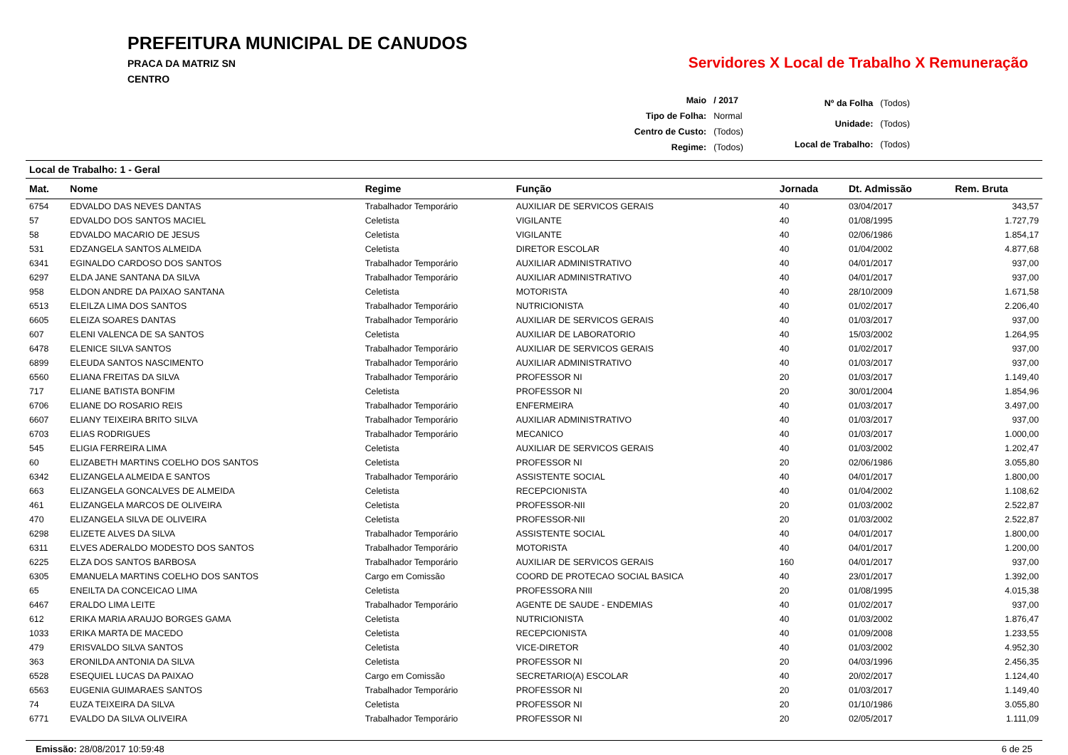PREFEITURA MUNICIPAL DE CANUDOS
PRACA DA MATRIZ SN
CENTRO
Servidores X Local de Trabalho X Remuneração
| Maio | / 2017 |
| Tipo de Folha: | Normal |
| Centro de Custo: | (Todos) |
| Regime: | (Todos) |
| Nº da Folha | (Todos) |
| Unidade: | (Todos) |
| Local de Trabalho: | (Todos) |
Local de Trabalho: 1 - Geral
| Mat. | Nome | Regime | Função | Jornada | Dt. Admissão | Rem. Bruta |
| --- | --- | --- | --- | --- | --- | --- |
| 6754 | EDVALDO DAS NEVES DANTAS | Trabalhador Temporário | AUXILIAR DE SERVICOS GERAIS | 40 | 03/04/2017 | 343,57 |
| 57 | EDVALDO DOS SANTOS MACIEL | Celetista | VIGILANTE | 40 | 01/08/1995 | 1.727,79 |
| 58 | EDVALDO MACARIO DE JESUS | Celetista | VIGILANTE | 40 | 02/06/1986 | 1.854,17 |
| 531 | EDZANGELA SANTOS ALMEIDA | Celetista | DIRETOR ESCOLAR | 40 | 01/04/2002 | 4.877,68 |
| 6341 | EGINALDO CARDOSO DOS SANTOS | Trabalhador Temporário | AUXILIAR ADMINISTRATIVO | 40 | 04/01/2017 | 937,00 |
| 6297 | ELDA JANE SANTANA DA SILVA | Trabalhador Temporário | AUXILIAR ADMINISTRATIVO | 40 | 04/01/2017 | 937,00 |
| 958 | ELDON ANDRE DA PAIXAO SANTANA | Celetista | MOTORISTA | 40 | 28/10/2009 | 1.671,58 |
| 6513 | ELEILZA LIMA DOS SANTOS | Trabalhador Temporário | NUTRICIONISTA | 40 | 01/02/2017 | 2.206,40 |
| 6605 | ELEIZA SOARES DANTAS | Trabalhador Temporário | AUXILIAR DE SERVICOS GERAIS | 40 | 01/03/2017 | 937,00 |
| 607 | ELENI VALENCA DE SA SANTOS | Celetista | AUXILIAR DE LABORATORIO | 40 | 15/03/2002 | 1.264,95 |
| 6478 | ELENICE SILVA SANTOS | Trabalhador Temporário | AUXILIAR DE SERVICOS GERAIS | 40 | 01/02/2017 | 937,00 |
| 6899 | ELEUDA SANTOS NASCIMENTO | Trabalhador Temporário | AUXILIAR ADMINISTRATIVO | 40 | 01/03/2017 | 937,00 |
| 6560 | ELIANA FREITAS DA SILVA | Trabalhador Temporário | PROFESSOR NI | 20 | 01/03/2017 | 1.149,40 |
| 717 | ELIANE BATISTA BONFIM | Celetista | PROFESSOR NI | 20 | 30/01/2004 | 1.854,96 |
| 6706 | ELIANE DO ROSARIO REIS | Trabalhador Temporário | ENFERMEIRA | 40 | 01/03/2017 | 3.497,00 |
| 6607 | ELIANY TEIXEIRA BRITO SILVA | Trabalhador Temporário | AUXILIAR ADMINISTRATIVO | 40 | 01/03/2017 | 937,00 |
| 6703 | ELIAS RODRIGUES | Trabalhador Temporário | MECANICO | 40 | 01/03/2017 | 1.000,00 |
| 545 | ELIGIA FERREIRA LIMA | Celetista | AUXILIAR DE SERVICOS GERAIS | 40 | 01/03/2002 | 1.202,47 |
| 60 | ELIZABETH MARTINS COELHO DOS SANTOS | Celetista | PROFESSOR NI | 20 | 02/06/1986 | 3.055,80 |
| 6342 | ELIZANGELA ALMEIDA E SANTOS | Trabalhador Temporário | ASSISTENTE SOCIAL | 40 | 04/01/2017 | 1.800,00 |
| 663 | ELIZANGELA GONCALVES DE ALMEIDA | Celetista | RECEPCIONISTA | 40 | 01/04/2002 | 1.108,62 |
| 461 | ELIZANGELA MARCOS DE OLIVEIRA | Celetista | PROFESSOR-NII | 20 | 01/03/2002 | 2.522,87 |
| 470 | ELIZANGELA SILVA DE OLIVEIRA | Celetista | PROFESSOR-NII | 20 | 01/03/2002 | 2.522,87 |
| 6298 | ELIZETE ALVES DA SILVA | Trabalhador Temporário | ASSISTENTE SOCIAL | 40 | 04/01/2017 | 1.800,00 |
| 6311 | ELVES ADERALDO MODESTO DOS SANTOS | Trabalhador Temporário | MOTORISTA | 40 | 04/01/2017 | 1.200,00 |
| 6225 | ELZA DOS SANTOS BARBOSA | Trabalhador Temporário | AUXILIAR DE SERVICOS GERAIS | 160 | 04/01/2017 | 937,00 |
| 6305 | EMANUELA MARTINS COELHO DOS SANTOS | Cargo em Comissão | COORD DE PROTECAO SOCIAL BASICA | 40 | 23/01/2017 | 1.392,00 |
| 65 | ENEILTA DA CONCEICAO LIMA | Celetista | PROFESSORA NIII | 20 | 01/08/1995 | 4.015,38 |
| 6467 | ERALDO LIMA LEITE | Trabalhador Temporário | AGENTE DE SAUDE - ENDEMIAS | 40 | 01/02/2017 | 937,00 |
| 612 | ERIKA MARIA ARAUJO BORGES GAMA | Celetista | NUTRICIONISTA | 40 | 01/03/2002 | 1.876,47 |
| 1033 | ERIKA MARTA DE MACEDO | Celetista | RECEPCIONISTA | 40 | 01/09/2008 | 1.233,55 |
| 479 | ERISVALDO SILVA SANTOS | Celetista | VICE-DIRETOR | 40 | 01/03/2002 | 4.952,30 |
| 363 | ERONILDA ANTONIA DA SILVA | Celetista | PROFESSOR NI | 20 | 04/03/1996 | 2.456,35 |
| 6528 | ESEQUIEL LUCAS DA PAIXAO | Cargo em Comissão | SECRETARIO(A) ESCOLAR | 40 | 20/02/2017 | 1.124,40 |
| 6563 | EUGENIA GUIMARAES SANTOS | Trabalhador Temporário | PROFESSOR NI | 20 | 01/03/2017 | 1.149,40 |
| 74 | EUZA TEIXEIRA DA SILVA | Celetista | PROFESSOR NI | 20 | 01/10/1986 | 3.055,80 |
| 6771 | EVALDO DA SILVA OLIVEIRA | Trabalhador Temporário | PROFESSOR NI | 20 | 02/05/2017 | 1.111,09 |
Emissão: 28/08/2017 10:59:48 6 de 25